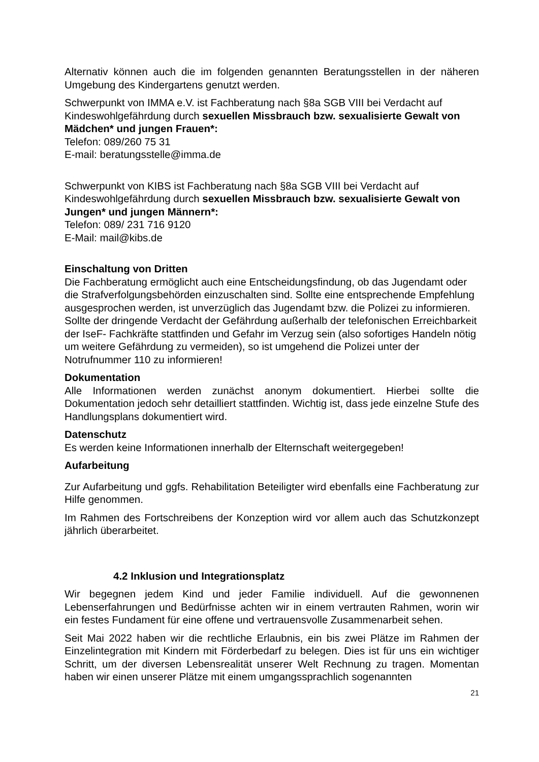Alternativ können auch die im folgenden genannten Beratungsstellen in der näheren Umgebung des Kindergartens genutzt werden.
Schwerpunkt von IMMA e.V. ist Fachberatung nach §8a SGB VIII bei Verdacht auf Kindeswohlgefährdung durch sexuellen Missbrauch bzw. sexualisierte Gewalt von Mädchen* und jungen Frauen*:
Telefon: 089/260 75 31
E-mail: beratungsstelle@imma.de
Schwerpunkt von KIBS ist Fachberatung nach §8a SGB VIII bei Verdacht auf Kindeswohlgefährdung durch sexuellen Missbrauch bzw. sexualisierte Gewalt von Jungen* und jungen Männern*:
Telefon: 089/ 231 716 9120
E-Mail: mail@kibs.de
Einschaltung von Dritten
Die Fachberatung ermöglicht auch eine Entscheidungsfindung, ob das Jugendamt oder die Strafverfolgungsbehörden einzuschalten sind. Sollte eine entsprechende Empfehlung ausgesprochen werden, ist unverzüglich das Jugendamt bzw. die Polizei zu informieren. Sollte der dringende Verdacht der Gefährdung außerhalb der telefonischen Erreichbarkeit der IseF- Fachkräfte stattfinden und Gefahr im Verzug sein (also sofortiges Handeln nötig um weitere Gefährdung zu vermeiden), so ist umgehend die Polizei unter der Notrufnummer 110 zu informieren!
Dokumentation
Alle Informationen werden zunächst anonym dokumentiert. Hierbei sollte die Dokumentation jedoch sehr detailliert stattfinden. Wichtig ist, dass jede einzelne Stufe des Handlungsplans dokumentiert wird.
Datenschutz
Es werden keine Informationen innerhalb der Elternschaft weitergegeben!
Aufarbeitung
Zur Aufarbeitung und ggfs. Rehabilitation Beteiligter wird ebenfalls eine Fachberatung zur Hilfe genommen.
Im Rahmen des Fortschreibens der Konzeption wird vor allem auch das Schutzkonzept jährlich überarbeitet.
4.2 Inklusion und Integrationsplatz
Wir begegnen jedem Kind und jeder Familie individuell. Auf die gewonnenen Lebenserfahrungen und Bedürfnisse achten wir in einem vertrauten Rahmen, worin wir ein festes Fundament für eine offene und vertrauensvolle Zusammenarbeit sehen.
Seit Mai 2022 haben wir die rechtliche Erlaubnis, ein bis zwei Plätze im Rahmen der Einzelintegration mit Kindern mit Förderbedarf zu belegen. Dies ist für uns ein wichtiger Schritt, um der diversen Lebensrealität unserer Welt Rechnung zu tragen. Momentan haben wir einen unserer Plätze mit einem umgangssprachlich sogenannten
21